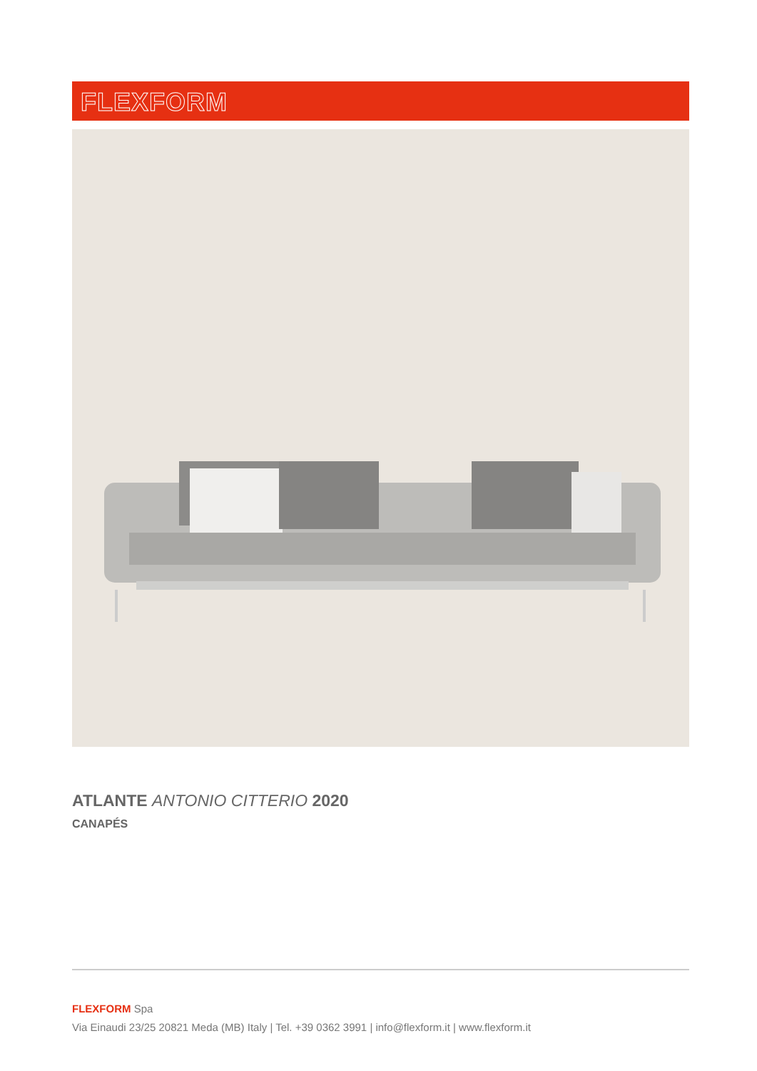FLEXFORM
ATLANTE ANTONIO CITTERIO 2020
CANAPÉS
FLEXFORM Spa
Via Einaudi 23/25 20821 Meda (MB) Italy | Tel. +39 0362 3991 | info@flexform.it | www.flexform.it